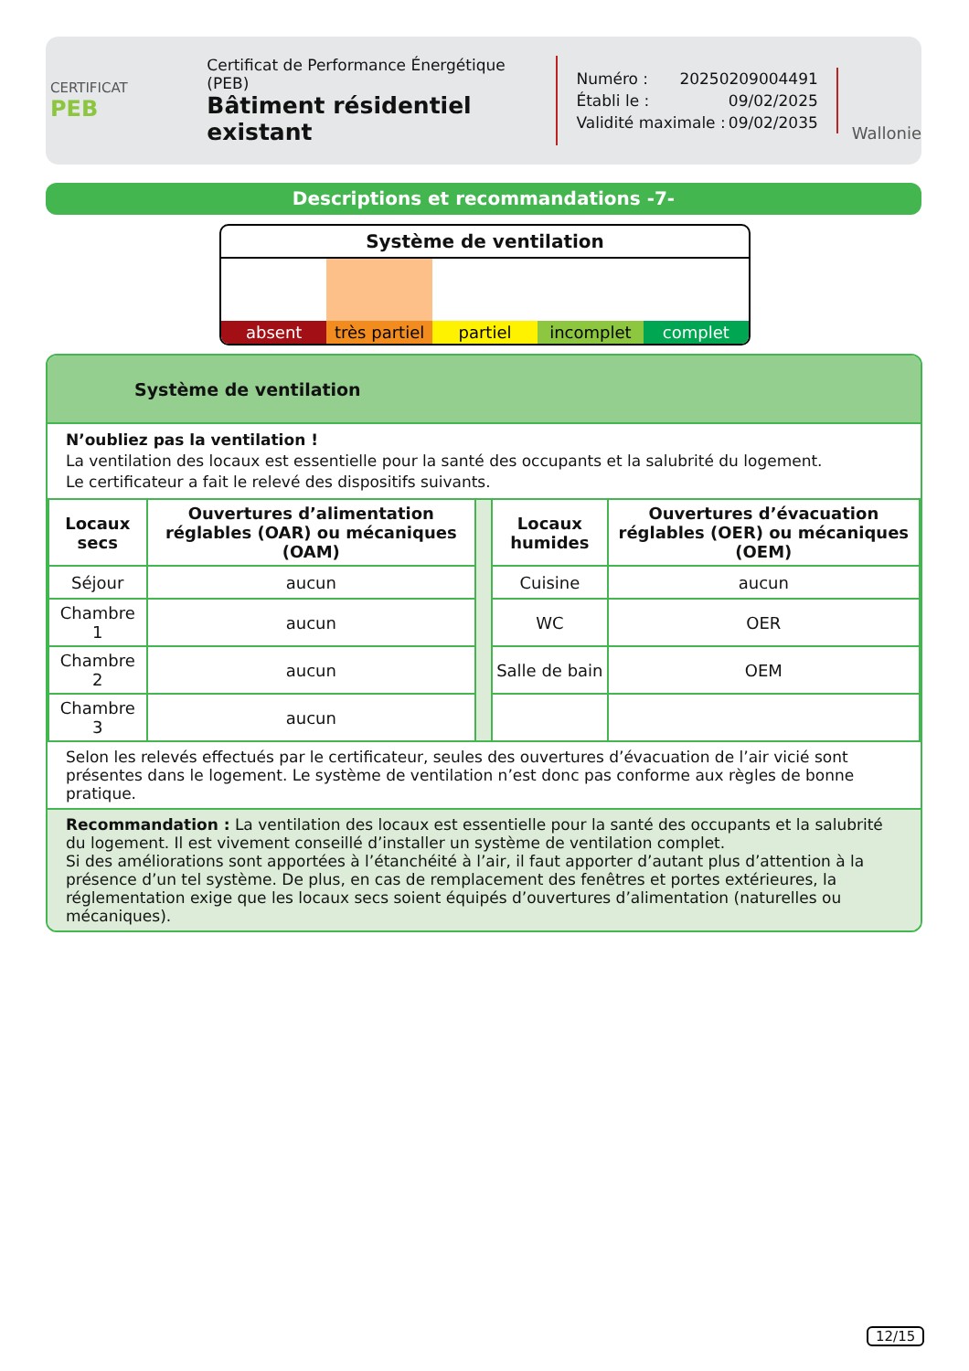CERTIFICAT
PEB
Certificat de Performance Énergétique (PEB)
Bâtiment résidentiel existant
Numéro : 20250209004491
Établi le : 09/02/2025
Validité maximale : 09/02/2035
Wallonie
Descriptions et recommandations -7-
Système de ventilation
absent très partiel partiel incomplet complet
Système de ventilation
N’oubliez pas la ventilation !
La ventilation des locaux est essentielle pour la santé des occupants et la salubrité du logement.
Le certificateur a fait le relevé des dispositifs suivants.
| Locaux secs | Ouvertures d’alimentation réglables (OAR) ou mécaniques (OAM) | | Locaux humides | Ouvertures d’évacuation réglables (OER) ou mécaniques (OEM) |
| --- | --- | --- | --- | --- |
| Séjour | aucun | | Cuisine | aucun |
| Chambre 1 | aucun | | WC | OER |
| Chambre 2 | aucun | | Salle de bain | OEM |
| Chambre 3 | aucun | | | |
Selon les relevés effectués par le certificateur, seules des ouvertures d’évacuation de l’air vicié sont présentes dans le logement. Le système de ventilation n’est donc pas conforme aux règles de bonne pratique.
Recommandation : La ventilation des locaux est essentielle pour la santé des occupants et la salubrité du logement. Il est vivement conseillé d’installer un système de ventilation complet.
Si des améliorations sont apportées à l’étanchéité à l’air, il faut apporter d’autant plus d’attention à la présence d’un tel système. De plus, en cas de remplacement des fenêtres et portes extérieures, la réglementation exige que les locaux secs soient équipés d’ouvertures d’alimentation (naturelles ou mécaniques).
12/15